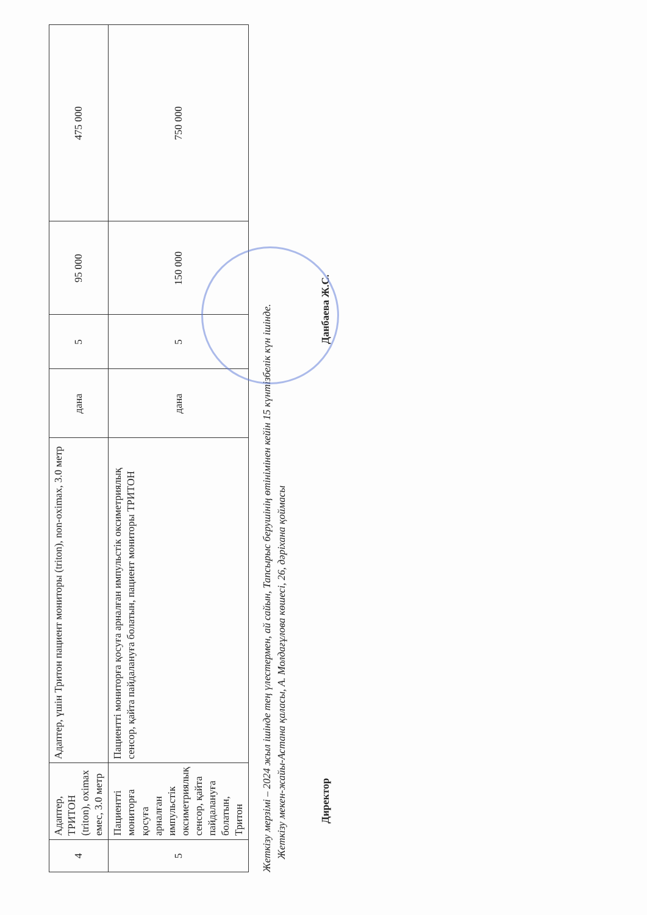| 4 | Адаптер, ТРИТОН (triton), oximax емес, 3.0 метр | Адаптер, үшін Тритон пациент мониторы (triton), non-oximax, 3.0 метр | дана | 5 | 95 000 | 475 000 |
| 5 | Пациентті мониторға қосуға арналған импульстік оксиметриялық сенсор, қайта пайдалануға болатын, Тритон | Пациентті мониторға қосуға арналған импульстік оксиметриялық сенсор, қайта пайдалануға болатын, пациент мониторы ТРИТОН | дана | 5 | 150 000 | 750 000 |
Жеткізу мерзімі – 2024 жыл ішінде тең үлестермен, ай сайын, Тапсырыс берушінің өтінімінен кейін 15 күнтізбелік күн ішінде.
Жеткізу мекен-жайы-Астана қаласы, А. Молдағұлова көшесі, 26, дәріхана қоймасы
Директор Данбаева Ж.С.